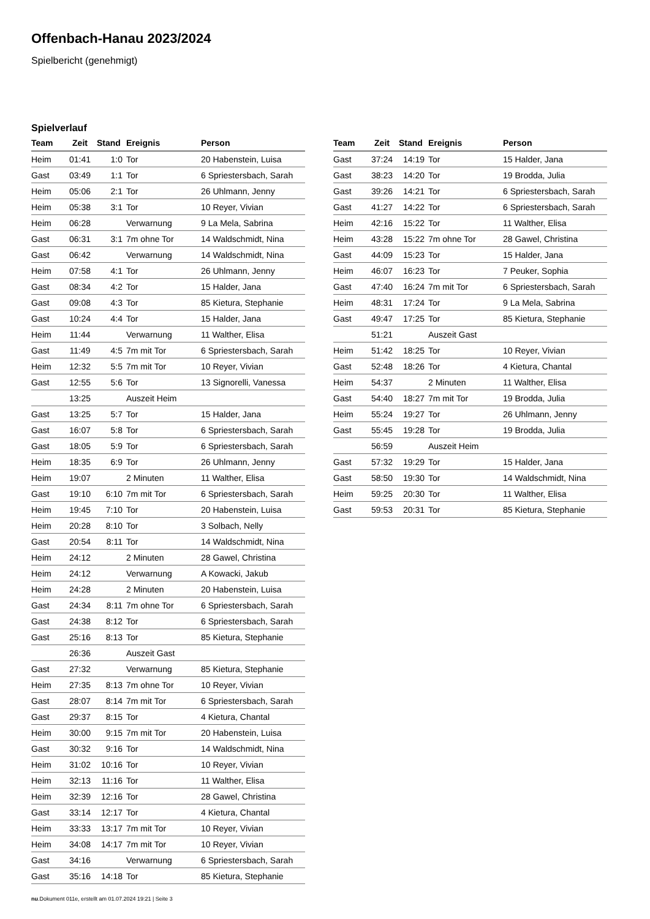Offenbach-Hanau 2023/2024
Spielbericht (genehmigt)
Spielverlauf
| Team | Zeit | Stand | Ereignis | Person |
| --- | --- | --- | --- | --- |
| Heim | 01:41 | 1:0 | Tor | 20 Habenstein, Luisa |
| Gast | 03:49 | 1:1 | Tor | 6 Spriestersbach, Sarah |
| Heim | 05:06 | 2:1 | Tor | 26 Uhlmann, Jenny |
| Heim | 05:38 | 3:1 | Tor | 10 Reyer, Vivian |
| Heim | 06:28 | | Verwarnung | 9 La Mela, Sabrina |
| Gast | 06:31 | 3:1 | 7m ohne Tor | 14 Waldschmidt, Nina |
| Gast | 06:42 | | Verwarnung | 14 Waldschmidt, Nina |
| Heim | 07:58 | 4:1 | Tor | 26 Uhlmann, Jenny |
| Gast | 08:34 | 4:2 | Tor | 15 Halder, Jana |
| Gast | 09:08 | 4:3 | Tor | 85 Kietura, Stephanie |
| Gast | 10:24 | 4:4 | Tor | 15 Halder, Jana |
| Heim | 11:44 | | Verwarnung | 11 Walther, Elisa |
| Gast | 11:49 | 4:5 | 7m mit Tor | 6 Spriestersbach, Sarah |
| Heim | 12:32 | 5:5 | 7m mit Tor | 10 Reyer, Vivian |
| Gast | 12:55 | 5:6 | Tor | 13 Signorelli, Vanessa |
| | 13:25 | | Auszeit Heim | |
| Gast | 13:25 | 5:7 | Tor | 15 Halder, Jana |
| Gast | 16:07 | 5:8 | Tor | 6 Spriestersbach, Sarah |
| Gast | 18:05 | 5:9 | Tor | 6 Spriestersbach, Sarah |
| Heim | 18:35 | 6:9 | Tor | 26 Uhlmann, Jenny |
| Heim | 19:07 | | 2 Minuten | 11 Walther, Elisa |
| Gast | 19:10 | 6:10 | 7m mit Tor | 6 Spriestersbach, Sarah |
| Heim | 19:45 | 7:10 | Tor | 20 Habenstein, Luisa |
| Heim | 20:28 | 8:10 | Tor | 3 Solbach, Nelly |
| Gast | 20:54 | 8:11 | Tor | 14 Waldschmidt, Nina |
| Heim | 24:12 | | 2 Minuten | 28 Gawel, Christina |
| Heim | 24:12 | | Verwarnung | A Kowacki, Jakub |
| Heim | 24:28 | | 2 Minuten | 20 Habenstein, Luisa |
| Gast | 24:34 | 8:11 | 7m ohne Tor | 6 Spriestersbach, Sarah |
| Gast | 24:38 | 8:12 | Tor | 6 Spriestersbach, Sarah |
| Gast | 25:16 | 8:13 | Tor | 85 Kietura, Stephanie |
| | 26:36 | | Auszeit Gast | |
| Gast | 27:32 | | Verwarnung | 85 Kietura, Stephanie |
| Heim | 27:35 | 8:13 | 7m ohne Tor | 10 Reyer, Vivian |
| Gast | 28:07 | 8:14 | 7m mit Tor | 6 Spriestersbach, Sarah |
| Gast | 29:37 | 8:15 | Tor | 4 Kietura, Chantal |
| Heim | 30:00 | 9:15 | 7m mit Tor | 20 Habenstein, Luisa |
| Gast | 30:32 | 9:16 | Tor | 14 Waldschmidt, Nina |
| Heim | 31:02 | 10:16 | Tor | 10 Reyer, Vivian |
| Heim | 32:13 | 11:16 | Tor | 11 Walther, Elisa |
| Heim | 32:39 | 12:16 | Tor | 28 Gawel, Christina |
| Gast | 33:14 | 12:17 | Tor | 4 Kietura, Chantal |
| Heim | 33:33 | 13:17 | 7m mit Tor | 10 Reyer, Vivian |
| Heim | 34:08 | 14:17 | 7m mit Tor | 10 Reyer, Vivian |
| Gast | 34:16 | | Verwarnung | 6 Spriestersbach, Sarah |
| Gast | 35:16 | 14:18 | Tor | 85 Kietura, Stephanie |
| Team | Zeit | Stand | Ereignis | Person |
| --- | --- | --- | --- | --- |
| Gast | 37:24 | 14:19 | Tor | 15 Halder, Jana |
| Gast | 38:23 | 14:20 | Tor | 19 Brodda, Julia |
| Gast | 39:26 | 14:21 | Tor | 6 Spriestersbach, Sarah |
| Gast | 41:27 | 14:22 | Tor | 6 Spriestersbach, Sarah |
| Heim | 42:16 | 15:22 | Tor | 11 Walther, Elisa |
| Heim | 43:28 | 15:22 | 7m ohne Tor | 28 Gawel, Christina |
| Gast | 44:09 | 15:23 | Tor | 15 Halder, Jana |
| Heim | 46:07 | 16:23 | Tor | 7 Peuker, Sophia |
| Gast | 47:40 | 16:24 | 7m mit Tor | 6 Spriestersbach, Sarah |
| Heim | 48:31 | 17:24 | Tor | 9 La Mela, Sabrina |
| Gast | 49:47 | 17:25 | Tor | 85 Kietura, Stephanie |
| | 51:21 | | Auszeit Gast | |
| Heim | 51:42 | 18:25 | Tor | 10 Reyer, Vivian |
| Gast | 52:48 | 18:26 | Tor | 4 Kietura, Chantal |
| Heim | 54:37 | | 2 Minuten | 11 Walther, Elisa |
| Gast | 54:40 | 18:27 | 7m mit Tor | 19 Brodda, Julia |
| Heim | 55:24 | 19:27 | Tor | 26 Uhlmann, Jenny |
| Gast | 55:45 | 19:28 | Tor | 19 Brodda, Julia |
| | 56:59 | | Auszeit Heim | |
| Gast | 57:32 | 19:29 | Tor | 15 Halder, Jana |
| Gast | 58:50 | 19:30 | Tor | 14 Waldschmidt, Nina |
| Heim | 59:25 | 20:30 | Tor | 11 Walther, Elisa |
| Gast | 59:53 | 20:31 | Tor | 85 Kietura, Stephanie |
nu.Dokument 011e, erstellt am 01.07.2024 19:21 | Seite 3